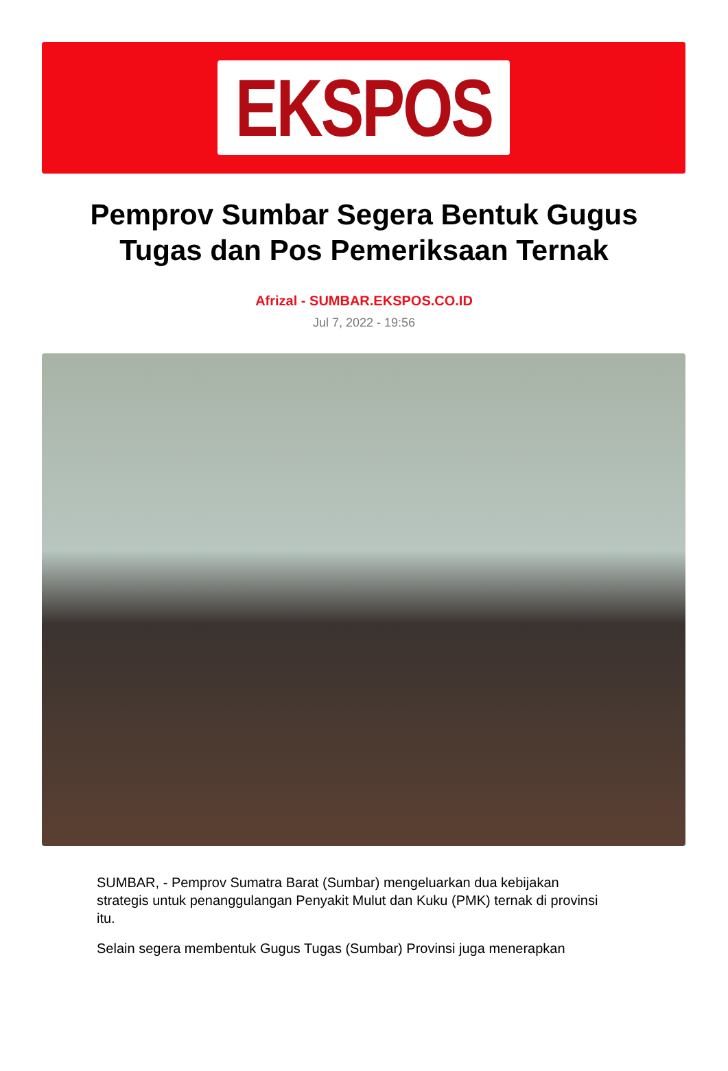EKSPOS
Pemprov Sumbar Segera Bentuk Gugus Tugas dan Pos Pemeriksaan Ternak
Afrizal - SUMBAR.EKSPOS.CO.ID
Jul 7, 2022 - 19:56
SUMBAR, - Pemprov Sumatra Barat (Sumbar) mengeluarkan dua kebijakan strategis untuk penanggulangan Penyakit Mulut dan Kuku (PMK) ternak di provinsi itu.
Selain segera membentuk Gugus Tugas (Sumbar) Provinsi juga menerapkan